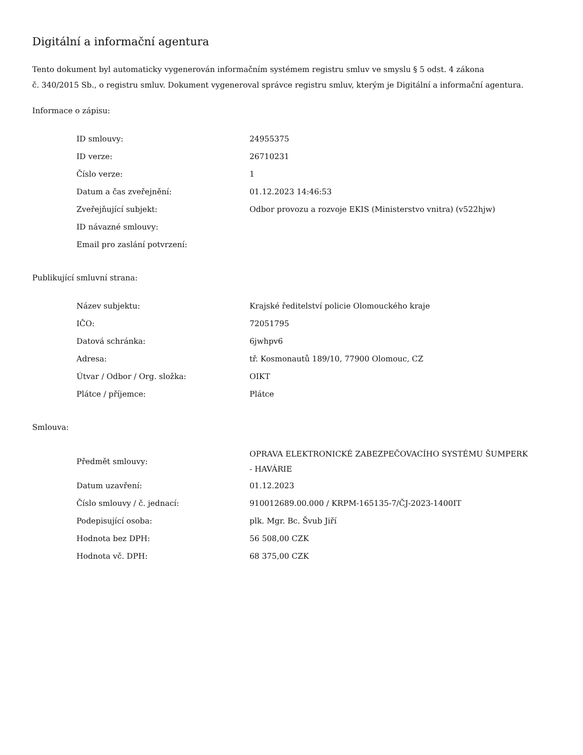Digitální a informační agentura
Tento dokument byl automaticky vygenerován informačním systémem registru smluv ve smyslu § 5 odst. 4 zákona
č. 340/2015 Sb., o registru smluv. Dokument vygeneroval správce registru smluv, kterým je Digitální a informační agentura.
Informace o zápisu:
| ID smlouvy: | 24955375 |
| ID verze: | 26710231 |
| Číslo verze: | 1 |
| Datum a čas zveřejnění: | 01.12.2023 14:46:53 |
| Zveřejňující subjekt: | Odbor provozu a rozvoje EKIS (Ministerstvo vnitra) (v522hjw) |
| ID návazné smlouvy: | |
| Email pro zaslání potvrzení: | |
Publikující smluvní strana:
| Název subjektu: | Krajské ředitelství policie Olomouckého kraje |
| IČO: | 72051795 |
| Datová schránka: | 6jwhpv6 |
| Adresa: | tř. Kosmonautů 189/10, 77900 Olomouc, CZ |
| Útvar / Odbor / Org. složka: | OIKT |
| Plátce / příjemce: | Plátce |
Smlouva:
| Předmět smlouvy: | OPRAVA ELEKTRONICKÉ ZABEZPEČOVACÍHO SYSTÉMU ŠUMPERK - HAVÁRIE |
| Datum uzavření: | 01.12.2023 |
| Číslo smlouvy / č. jednací: | 910012689.00.000 / KRPM-165135-7/ČJ-2023-1400IT |
| Podepisující osoba: | plk. Mgr. Bc. Švub Jiří |
| Hodnota bez DPH: | 56 508,00 CZK |
| Hodnota vč. DPH: | 68 375,00 CZK |